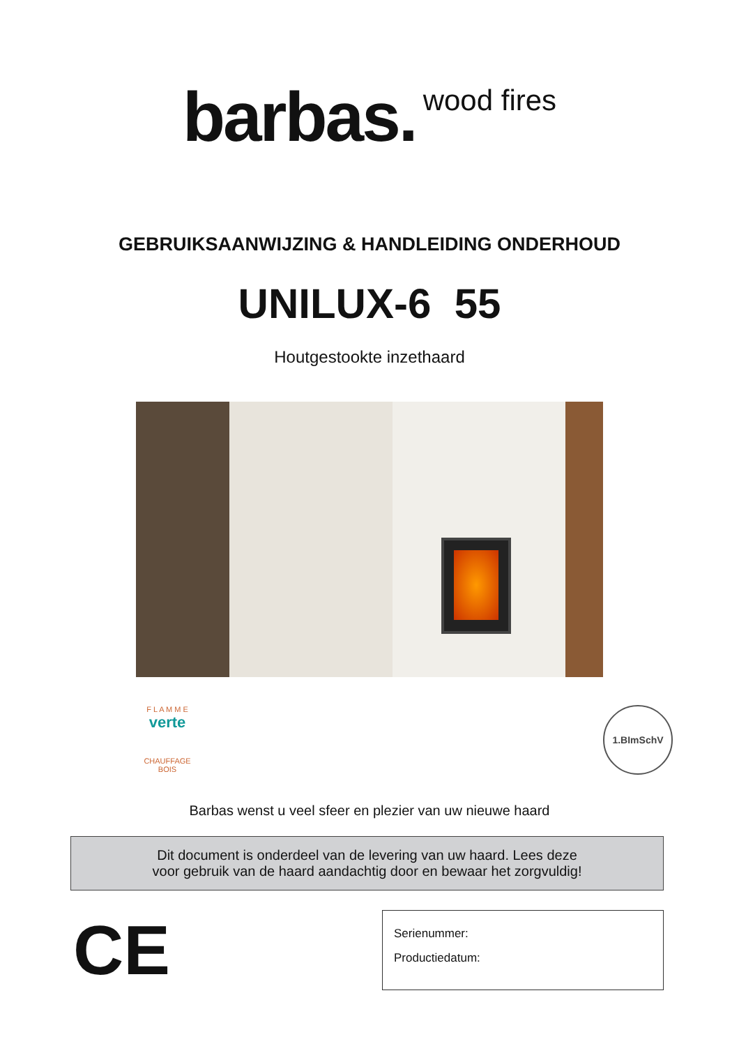barbas. wood fires
GEBRUIKSAANWIJZING & HANDLEIDING ONDERHOUD
UNILUX-6 55
Houtgestookte inzethaard
F L A M M E
verte
CHAUFFAGE BOIS
1.BImSchV
Barbas wenst u veel sfeer en plezier van uw nieuwe haard
Dit document is onderdeel van de levering van uw haard. Lees deze
voor gebruik van de haard aandachtig door en bewaar het zorgvuldig!
CE
Serienummer:
Productiedatum: